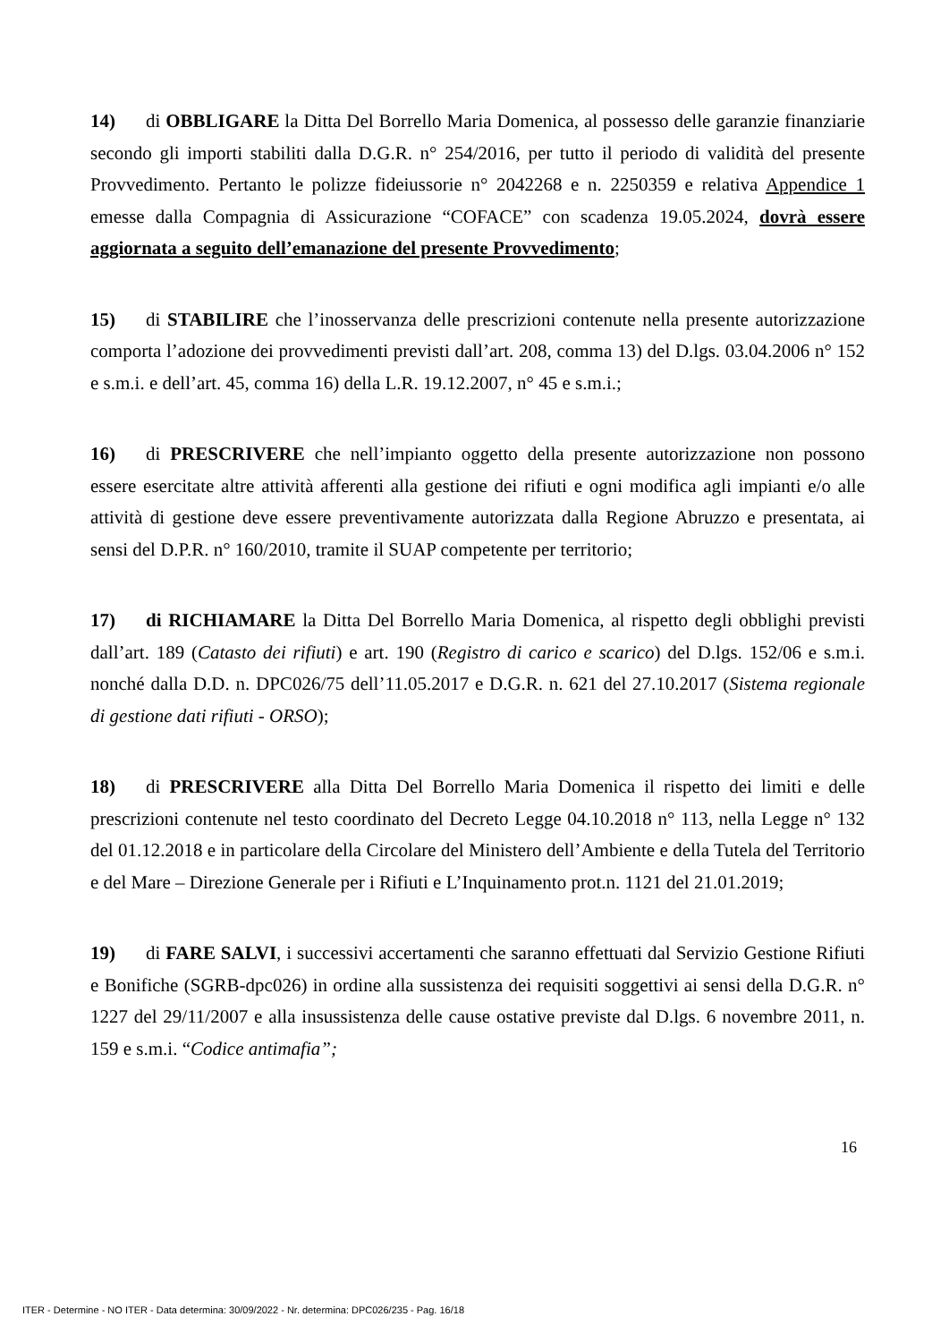14) di OBBLIGARE la Ditta Del Borrello Maria Domenica, al possesso delle garanzie finanziarie secondo gli importi stabiliti dalla D.G.R. n° 254/2016, per tutto il periodo di validità del presente Provvedimento. Pertanto le polizze fideiussorie n° 2042268 e n. 2250359 e relativa Appendice 1 emesse dalla Compagnia di Assicurazione “COFACE” con scadenza 19.05.2024, dovrà essere aggiornata a seguito dell’emanazione del presente Provvedimento;
15) di STABILIRE che l’inosservanza delle prescrizioni contenute nella presente autorizzazione comporta l’adozione dei provvedimenti previsti dall’art. 208, comma 13) del D.lgs. 03.04.2006 n° 152 e s.m.i. e dell’art. 45, comma 16) della L.R. 19.12.2007, n° 45 e s.m.i.;
16) di PRESCRIVERE che nell’impianto oggetto della presente autorizzazione non possono essere esercitate altre attività afferenti alla gestione dei rifiuti e ogni modifica agli impianti e/o alle attività di gestione deve essere preventivamente autorizzata dalla Regione Abruzzo e presentata, ai sensi del D.P.R. n° 160/2010, tramite il SUAP competente per territorio;
17) di RICHIAMARE la Ditta Del Borrello Maria Domenica, al rispetto degli obblighi previsti dall’art. 189 (Catasto dei rifiuti) e art. 190 (Registro di carico e scarico) del D.lgs. 152/06 e s.m.i. nonché dalla D.D. n. DPC026/75 dell’11.05.2017 e D.G.R. n. 621 del 27.10.2017 (Sistema regionale di gestione dati rifiuti - ORSO);
18) di PRESCRIVERE alla Ditta Del Borrello Maria Domenica il rispetto dei limiti e delle prescrizioni contenute nel testo coordinato del Decreto Legge 04.10.2018 n° 113, nella Legge n° 132 del 01.12.2018 e in particolare della Circolare del Ministero dell’Ambiente e della Tutela del Territorio e del Mare – Direzione Generale per i Rifiuti e L’Inquinamento prot.n. 1121 del 21.01.2019;
19) di FARE SALVI, i successivi accertamenti che saranno effettuati dal Servizio Gestione Rifiuti e Bonifiche (SGRB-dpc026) in ordine alla sussistenza dei requisiti soggettivi ai sensi della D.G.R. n° 1227 del 29/11/2007 e alla insussistenza delle cause ostative previste dal D.lgs. 6 novembre 2011, n. 159 e s.m.i. “Codice antimafia”;
16
ITER - Determine - NO ITER - Data determina: 30/09/2022 - Nr. determina: DPC026/235 - Pag. 16/18